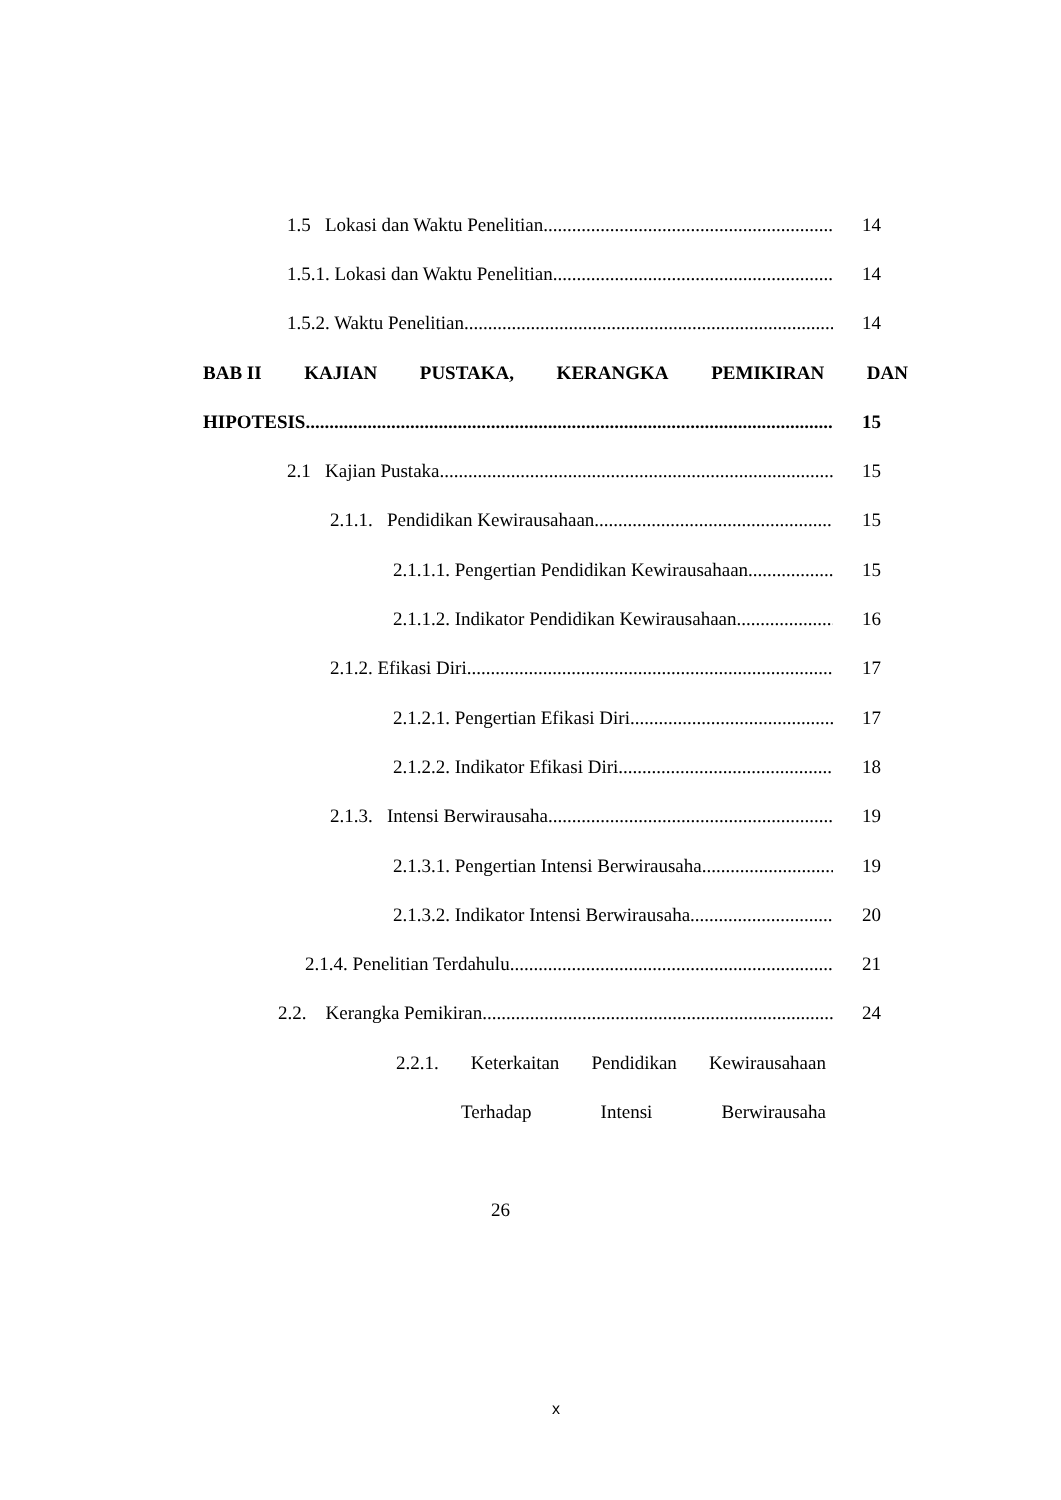1.5 Lokasi dan Waktu Penelitian
14
1.5.1. Lokasi dan Waktu Penelitian
14
1.5.2. Waktu Penelitian
14
BAB II KAJIAN PUSTAKA, KERANGKA PEMIKIRAN DAN
HIPOTESIS
15
2.1 Kajian Pustaka
15
2.1.1. Pendidikan Kewirausahaan
15
2.1.1.1. Pengertian Pendidikan Kewirausahaan
15
2.1.1.2. Indikator Pendidikan Kewirausahaan
16
2.1.2. Efikasi Diri
17
2.1.2.1. Pengertian Efikasi Diri
17
2.1.2.2. Indikator Efikasi Diri
18
2.1.3. Intensi Berwirausaha
19
2.1.3.1. Pengertian Intensi Berwirausaha
19
2.1.3.2. Indikator Intensi Berwirausaha
20
2.1.4. Penelitian Terdahulu
21
2.2. Kerangka Pemikiran
24
2.2.1. Keterkaitan Pendidikan Kewirausahaan
Terhadap Intensi Berwirausaha
26
x